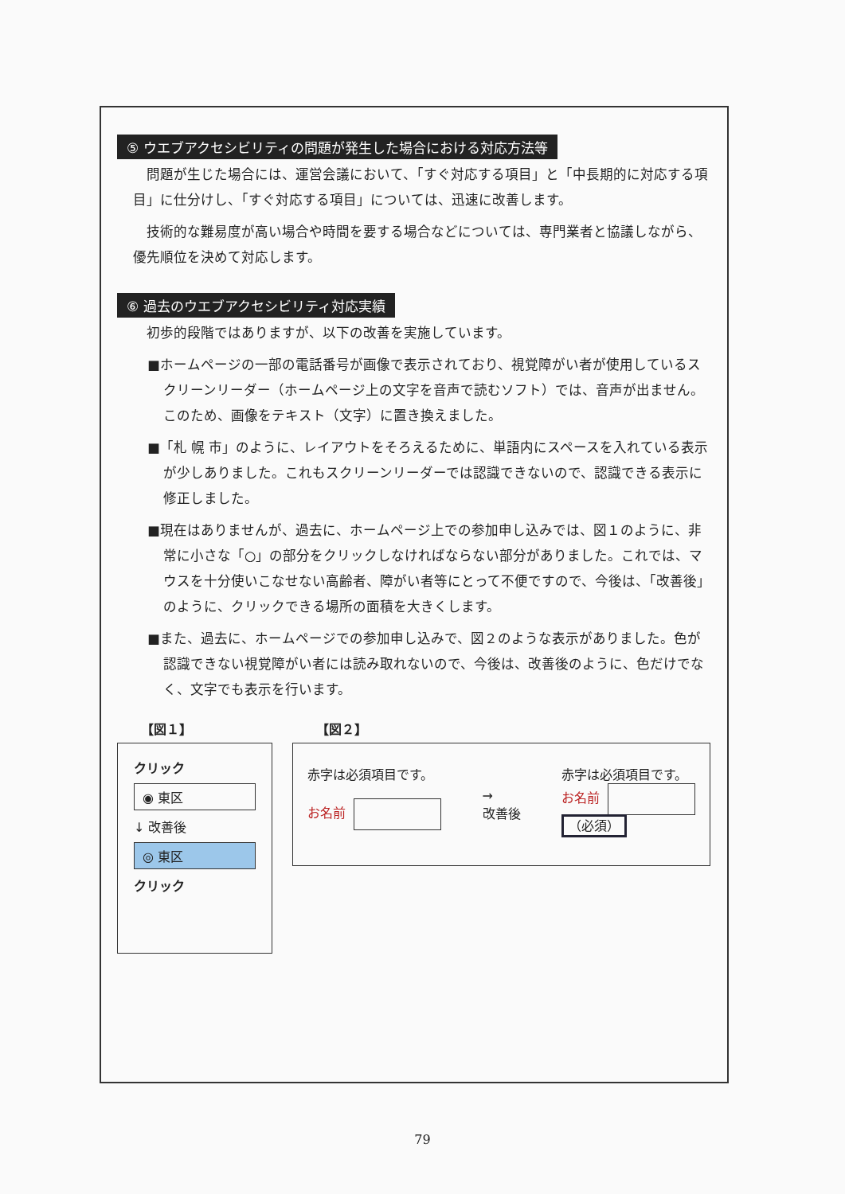⑤ ウエブアクセシビリティの問題が発生した場合における対応方法等
問題が生じた場合には、運営会議において、「すぐ対応する項目」と「中長期的に対応する項目」に仕分けし、「すぐ対応する項目」については、迅速に改善します。
技術的な難易度が高い場合や時間を要する場合などについては、専門業者と協議しながら、優先順位を決めて対応します。
⑥ 過去のウエブアクセシビリティ対応実績
初歩的段階ではありますが、以下の改善を実施しています。
■ホームページの一部の電話番号が画像で表示されており、視覚障がい者が使用しているスクリーンリーダー（ホームページ上の文字を音声で読むソフト）では、音声が出ません。このため、画像をテキスト（文字）に置き換えました。
■「札 幌 市」のように、レイアウトをそろえるために、単語内にスペースを入れている表示が少しありました。これもスクリーンリーダーでは認識できないので、認識できる表示に修正しました。
■現在はありませんが、過去に、ホームページ上での参加申し込みでは、図１のように、非常に小さな「○」の部分をクリックしなければならない部分がありました。これでは、マウスを十分使いこなせない高齢者、障がい者等にとって不便ですので、今後は、「改善後」のように、クリックできる場所の面積を大きくします。
■また、過去に、ホームページでの参加申し込みで、図２のような表示がありました。色が認識できない視覚障がい者には読み取れないので、今後は、改善後のように、色だけでなく、文字でも表示を行います。
【図１】
クリック
◉ 東区
↓ 改善後
◎ 東区
クリック
【図２】
赤字は必須項目です。
お名前
→
改善後
赤字は必須項目です。
お名前
（必須）
79